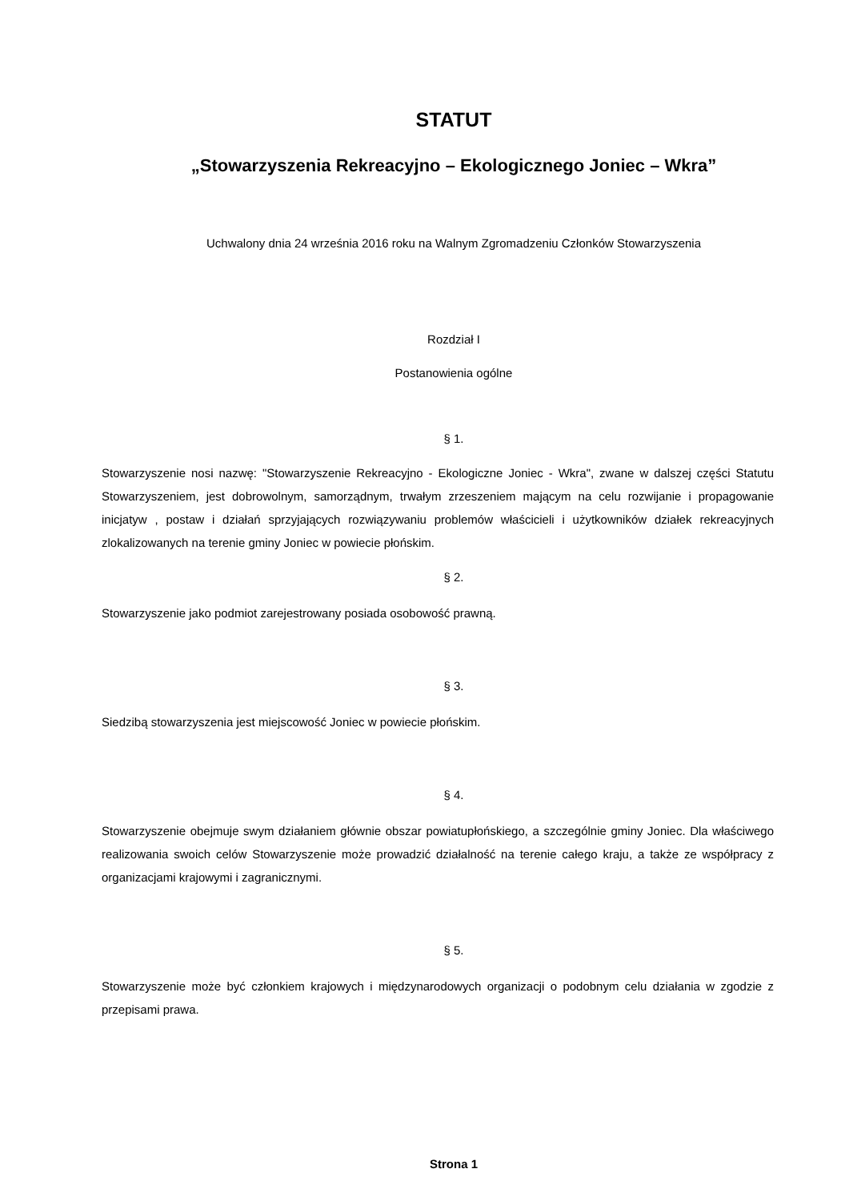STATUT
„Stowarzyszenia Rekreacyjno – Ekologicznego Joniec – Wkra”
Uchwalony dnia 24 września 2016 roku na Walnym Zgromadzeniu Członków Stowarzyszenia
Rozdział I
Postanowienia ogólne
§ 1.
Stowarzyszenie nosi nazwę: "Stowarzyszenie Rekreacyjno - Ekologiczne Joniec - Wkra", zwane w dalszej części Statutu Stowarzyszeniem, jest dobrowolnym, samorządnym, trwałym zrzeszeniem mającym na celu rozwijanie i propagowanie inicjatyw , postaw i działań sprzyjających rozwiązywaniu problemów właścicieli i użytkowników działek rekreacyjnych zlokalizowanych na terenie gminy Joniec w powiecie płońskim.
§ 2.
Stowarzyszenie jako podmiot zarejestrowany posiada osobowość prawną.
§ 3.
Siedzibą stowarzyszenia jest miejscowość Joniec w powiecie płońskim.
§ 4.
Stowarzyszenie obejmuje swym działaniem głównie obszar powiatupłońskiego, a szczególnie gminy Joniec. Dla właściwego realizowania swoich celów Stowarzyszenie może prowadzić działalność na terenie całego kraju, a także ze współpracy z organizacjami krajowymi i zagranicznymi.
§ 5.
Stowarzyszenie może być członkiem krajowych i międzynarodowych organizacji o podobnym celu działania w zgodzie z przepisami prawa.
Strona 1